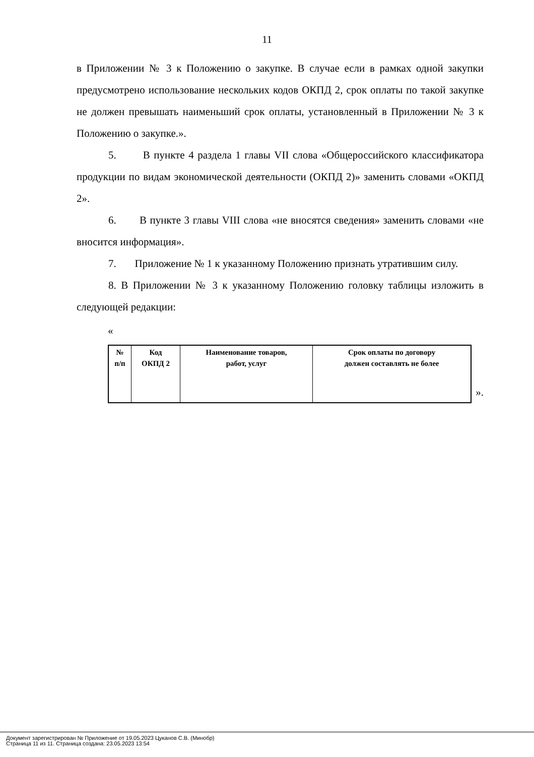11
в Приложении № 3 к Положению о закупке. В случае если в рамках одной закупки предусмотрено использование нескольких кодов ОКПД 2, срок оплаты по такой закупке не должен превышать наименьший срок оплаты, установленный в Приложении № 3 к Положению о закупке.».
5. В пункте 4 раздела 1 главы VII слова «Общероссийского классификатора продукции по видам экономической деятельности (ОКПД 2)» заменить словами «ОКПД 2».
6. В пункте 3 главы VIII слова «не вносятся сведения» заменить словами «не вносится информация».
7. Приложение № 1 к указанному Положению признать утратившим силу.
8. В Приложении № 3 к указанному Положению головку таблицы изложить в следующей редакции:
«
| № п/п | Код ОКПД 2 | Наименование товаров, работ, услуг | Срок оплаты по договору должен составлять не более |
».
Документ зарегистрирован № Приложение от 19.05.2023 Цуканов С.В. (Минобр)
Страница 11 из 11. Страница создана: 23.05.2023 13:54